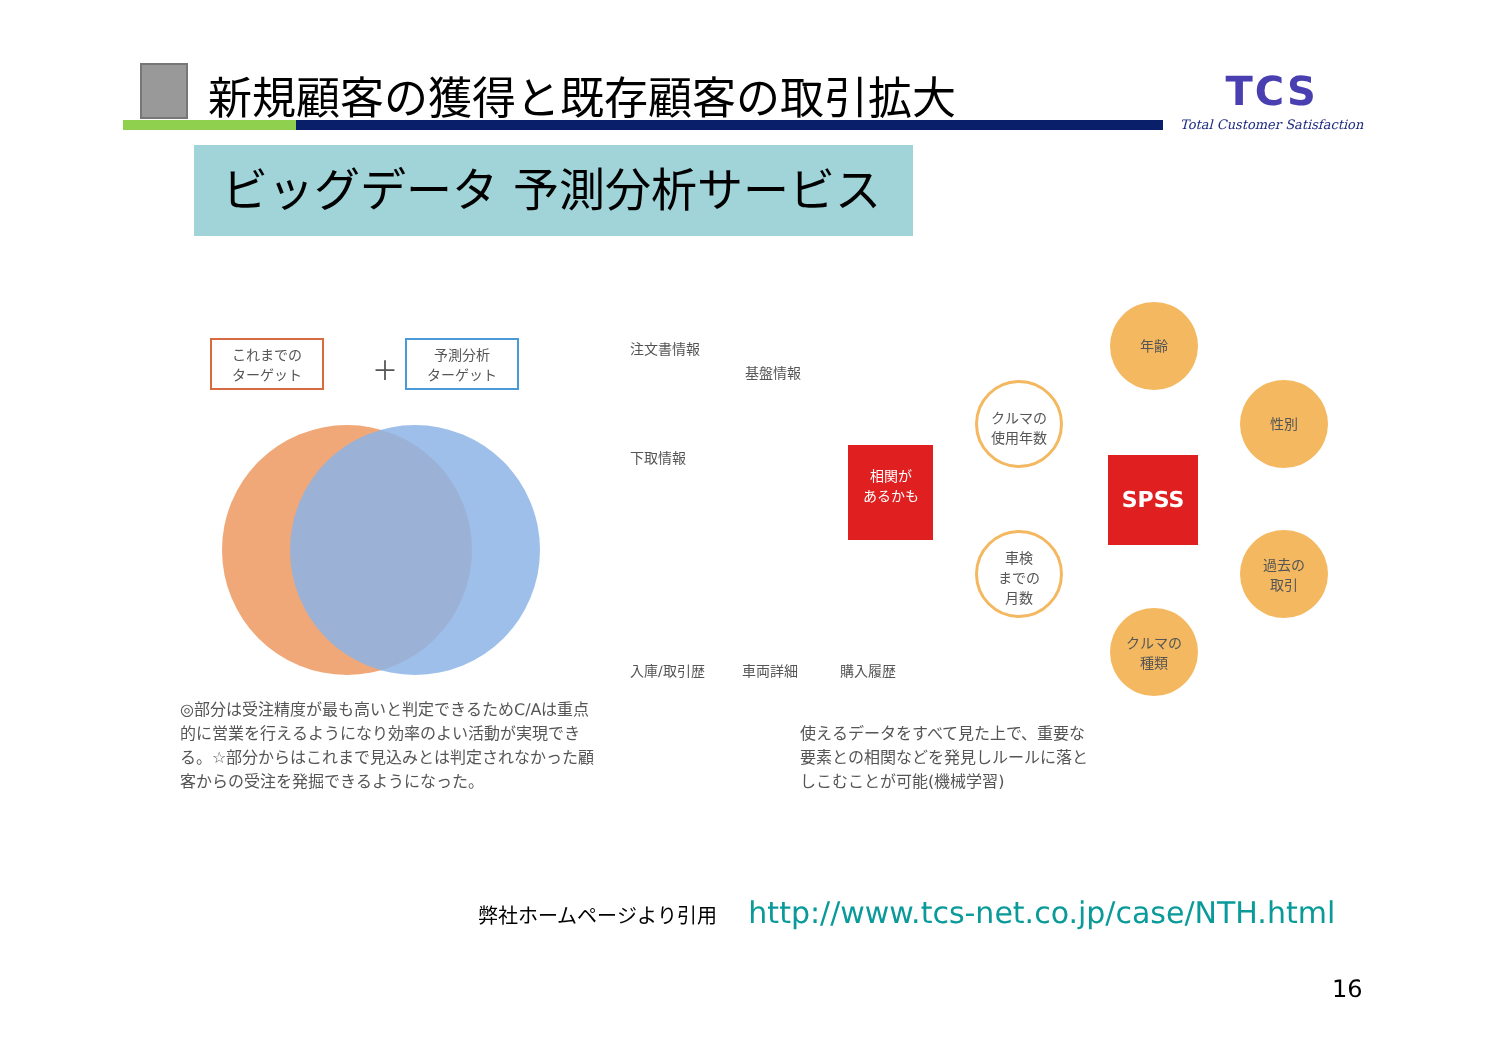新規顧客の獲得と既存顧客の取引拡大
TCS
Total Customer Satisfaction
ビッグデータ 予測分析サービス
これまでの
ターゲット
＋
予測分析
ターゲット
注文書情報
基盤情報
下取情報
相関が
あるかも
入庫/取引歴 車両詳細 購入履歴
SPSS
年齢
性別
クルマの
使用年数
車検
までの
月数
過去の
取引
クルマの
種類
◎部分は受注精度が最も高いと判定できるためC/Aは重点的に営業を行えるようになり効率のよい活動が実現できる。☆部分からはこれまで見込みとは判定されなかった顧客からの受注を発掘できるようになった。
使えるデータをすべて見た上で、重要な要素との相関などを発見しルールに落としこむことが可能(機械学習)
弊社ホームページより引用 http://www.tcs-net.co.jp/case/NTH.html
16